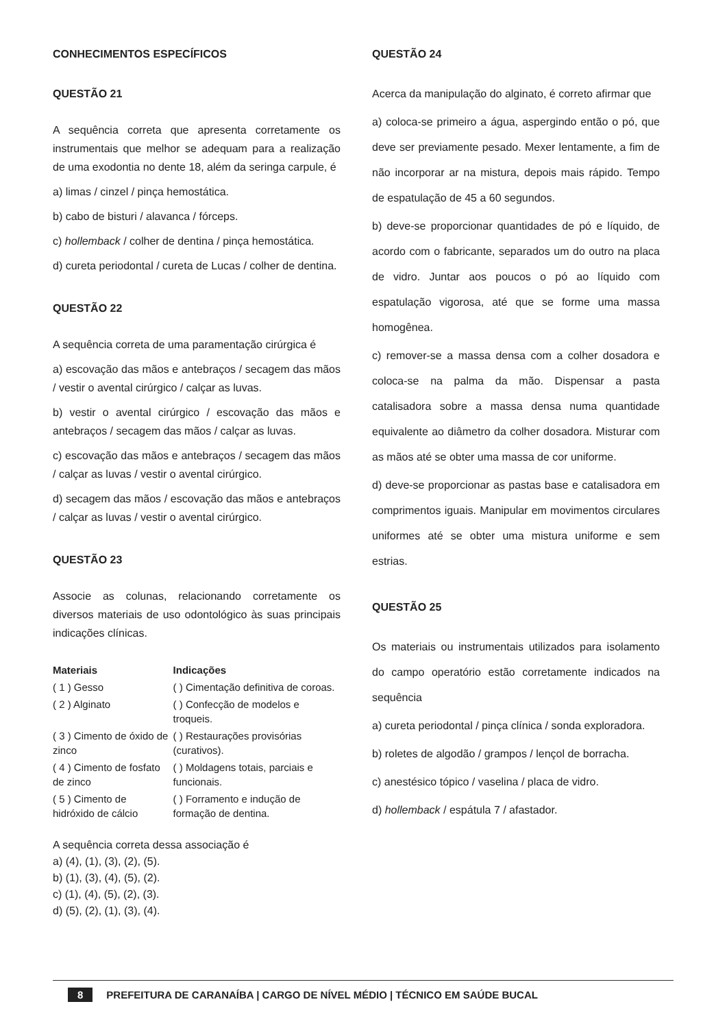CONHECIMENTOS ESPECÍFICOS
QUESTÃO 21
A sequência correta que apresenta corretamente os instrumentais que melhor se adequam para a realização de uma exodontia no dente 18, além da seringa carpule, é
a) limas / cinzel / pinça hemostática.
b) cabo de bisturi / alavanca / fórceps.
c) hollemback / colher de dentina / pinça hemostática.
d) cureta periodontal / cureta de Lucas / colher de dentina.
QUESTÃO 22
A sequência correta de uma paramentação cirúrgica é
a) escovação das mãos e antebraços / secagem das mãos / vestir o avental cirúrgico / calçar as luvas.
b) vestir o avental cirúrgico / escovação das mãos e antebraços / secagem das mãos / calçar as luvas.
c) escovação das mãos e antebraços / secagem das mãos / calçar as luvas / vestir o avental cirúrgico.
d) secagem das mãos / escovação das mãos e antebraços / calçar as luvas / vestir o avental cirúrgico.
QUESTÃO 23
Associe as colunas, relacionando corretamente os diversos materiais de uso odontológico às suas principais indicações clínicas.
| Materiais | Indicações |
| --- | --- |
| ( 1 ) Gesso | ( ) Cimentação definitiva de coroas. |
| ( 2 ) Alginato | ( ) Confecção de modelos e troqueis. |
| ( 3 ) Cimento de óxido de zinco | ( ) Restaurações provisórias (curativos). |
| ( 4 ) Cimento de fosfato de zinco | ( ) Moldagens totais, parciais e funcionais. |
| ( 5 ) Cimento de hidróxido de cálcio | ( ) Forramento e indução de formação de dentina. |
A sequência correta dessa associação é
a) (4), (1), (3), (2), (5).
b) (1), (3), (4), (5), (2).
c) (1), (4), (5), (2), (3).
d) (5), (2), (1), (3), (4).
QUESTÃO 24
Acerca da manipulação do alginato, é correto afirmar que
a) coloca-se primeiro a água, aspergindo então o pó, que deve ser previamente pesado. Mexer lentamente, a fim de não incorporar ar na mistura, depois mais rápido. Tempo de espatulação de 45 a 60 segundos.
b) deve-se proporcionar quantidades de pó e líquido, de acordo com o fabricante, separados um do outro na placa de vidro. Juntar aos poucos o pó ao líquido com espatulação vigorosa, até que se forme uma massa homogênea.
c) remover-se a massa densa com a colher dosadora e coloca-se na palma da mão. Dispensar a pasta catalisadora sobre a massa densa numa quantidade equivalente ao diâmetro da colher dosadora. Misturar com as mãos até se obter uma massa de cor uniforme.
d) deve-se proporcionar as pastas base e catalisadora em comprimentos iguais. Manipular em movimentos circulares uniformes até se obter uma mistura uniforme e sem estrias.
QUESTÃO 25
Os materiais ou instrumentais utilizados para isolamento do campo operatório estão corretamente indicados na sequência
a) cureta periodontal / pinça clínica / sonda exploradora.
b) roletes de algodão / grampos / lençol de borracha.
c) anestésico tópico / vaselina / placa de vidro.
d) hollemback / espátula 7 / afastador.
8 PREFEITURA DE CARANAÍBA | CARGO DE NÍVEL MÉDIO | TÉCNICO EM SAÚDE BUCAL